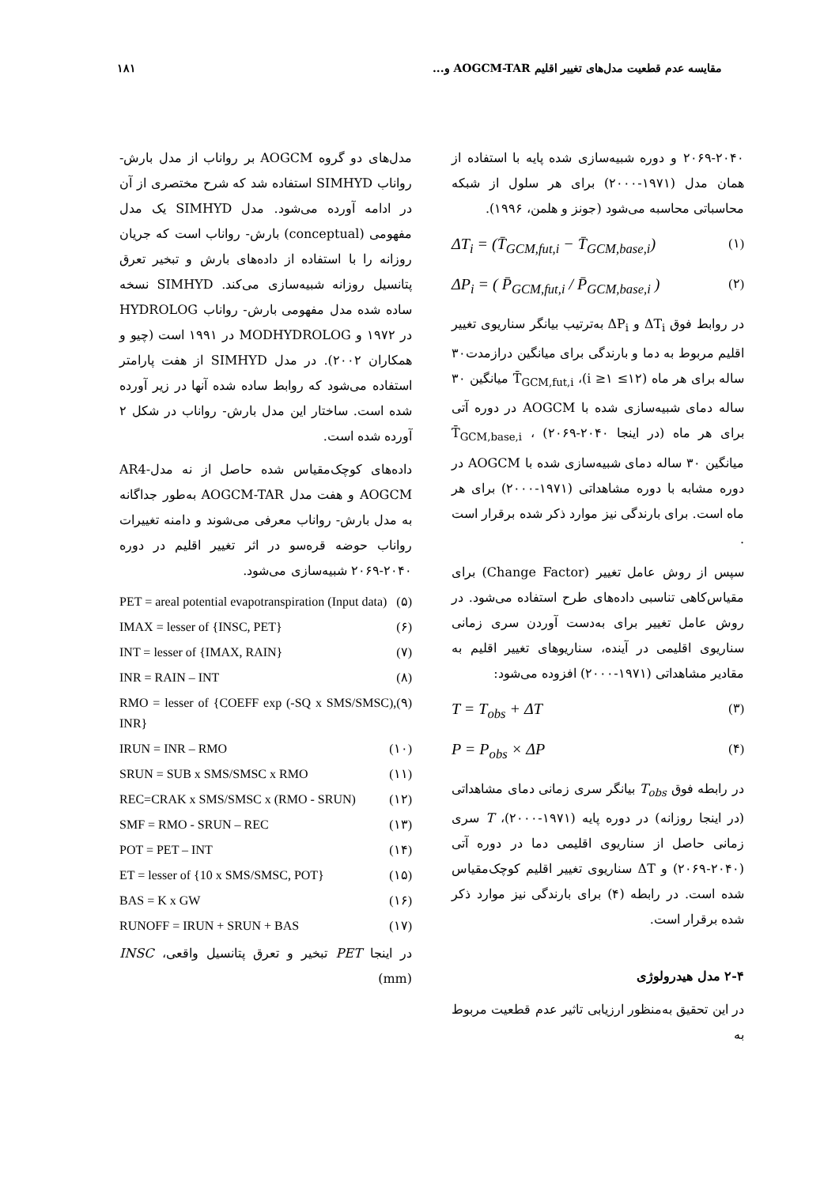مقایسه عدم قطعیت مدل‌های تغییر اقلیم AOGCM-TAR و... ۱۸۱
۲۰۶۹-۲۰۴۰ و دوره شبیه‌سازی شده پایه با استفاده از همان مدل (۱۹۷۱-۲۰۰۰) برای هر سلول از شبکه محاسباتی محاسبه می‌شود (جونز و هلمن، ۱۹۹۶).
ΔT<sub>i</sub> = (T̄<sub>GCM,fut,i</sub> − T̄<sub>GCM,base,i</sub>) (۱)
ΔP<sub>i</sub> = ( P̄<sub>GCM,fut,i</sub> / P̄<sub>GCM,base,i</sub> ) (۲)
در روابط فوق ΔT<sub>i</sub> و ΔP<sub>i</sub> به‌ترتیب بیانگر سناریوی تغییر اقلیم مربوط به دما و بارندگی برای میانگین درازمدت۳۰ ساله برای هر ماه (۱۲≥ i ≥۱)، T̄<sub>GCM,fut,i</sub> میانگین ۳۰ ساله دمای شبیه‌سازی شده با AOGCM در دوره آتی برای هر ماه (در اینجا ۲۰۴۰-۲۰۶۹) ، T̄<sub>GCM,base,i</sub> میانگین ۳۰ ساله دمای شبیه‌سازی شده با AOGCM در دوره مشابه با دوره مشاهداتی (۱۹۷۱-۲۰۰۰) برای هر ماه است. برای بارندگی نیز موارد ذکر شده برقرار است .
سپس از روش عامل تغییر (Change Factor) برای مقیاس‌کاهی تناسبی داده‌های طرح استفاده می‌شود. در روش عامل تغییر برای به‌دست آوردن سری زمانی سناریوی اقلیمی در آینده، سناریوهای تغییر اقلیم به مقادیر مشاهداتی (۱۹۷۱-۲۰۰۰) افزوده می‌شود:
T = T<sub>obs</sub> + ΔT (۳)
P = P<sub>obs</sub> × ΔP (۴)
در رابطه فوق T<sub>obs</sub> بیانگر سری زمانی دمای مشاهداتی (در اینجا روزانه) در دوره پایه (۱۹۷۱-۲۰۰۰)، T سری زمانی حاصل از سناریوی اقلیمی دما در دوره آتی (۲۰۴۰-۲۰۶۹) و ΔT سناریوی تغییر اقلیم کوچک‌مقیاس شده است. در رابطه (۴) برای بارندگی نیز موارد ذکر شده برقرار است.
۲-۴ مدل هیدرولوژی
در این تحقیق به‌منظور ارزیابی تاثیر عدم قطعیت مربوط به
مدل‌های دو گروه AOGCM بر رواناب از مدل بارش- رواناب SIMHYD استفاده شد که شرح مختصری از آن در ادامه آورده می‌شود. مدل SIMHYD یک مدل مفهومی (conceptual) بارش- رواناب است که جریان روزانه را با استفاده از داده‌های بارش و تبخیر تعرق پتانسیل روزانه شبیه‌سازی می‌کند. SIMHYD نسخه ساده شده مدل مفهومی بارش- رواناب HYDROLOG در ۱۹۷۲ و MODHYDROLOG در ۱۹۹۱ است (چیو و همکاران ۲۰۰۲). در مدل SIMHYD از هفت پارامتر استفاده می‌شود که روابط ساده شده آنها در زیر آورده شده است. ساختار این مدل بارش- رواناب در شکل ۲ آورده شده است.
داده‌های کوچک‌مقیاس شده حاصل از نه مدلAR4-AOGCM و هفت مدل AOGCM-TAR به‌طور جداگانه به مدل بارش- رواناب معرفی می‌شوند و دامنه تغییرات رواناب حوضه قره‌سو در اثر تغییر اقلیم در دوره ۲۰۴۰-۲۰۶۹ شبیه‌سازی می‌شود.
PET = areal potential evapotranspiration (Input data) (۵)
IMAX = lesser of {INSC, PET} (۶)
INT = lesser of {IMAX, RAIN} (۷)
INR = RAIN – INT (۸)
RMO = lesser of {COEFF exp (-SQ x SMS/SMSC), INR} (۹)
IRUN = INR – RMO (۱۰)
SRUN = SUB x SMS/SMSC x RMO (۱۱)
REC=CRAK x SMS/SMSC x (RMO - SRUN) (۱۲)
SMF = RMO - SRUN – REC (۱۳)
POT = PET – INT (۱۴)
ET = lesser of {10 x SMS/SMSC, POT} (۱۵)
BAS = K x GW (۱۶)
RUNOFF = IRUN + SRUN + BAS (۱۷)
در اینجا PET تبخیر و تعرق پتانسیل واقعی، INSC (mm)